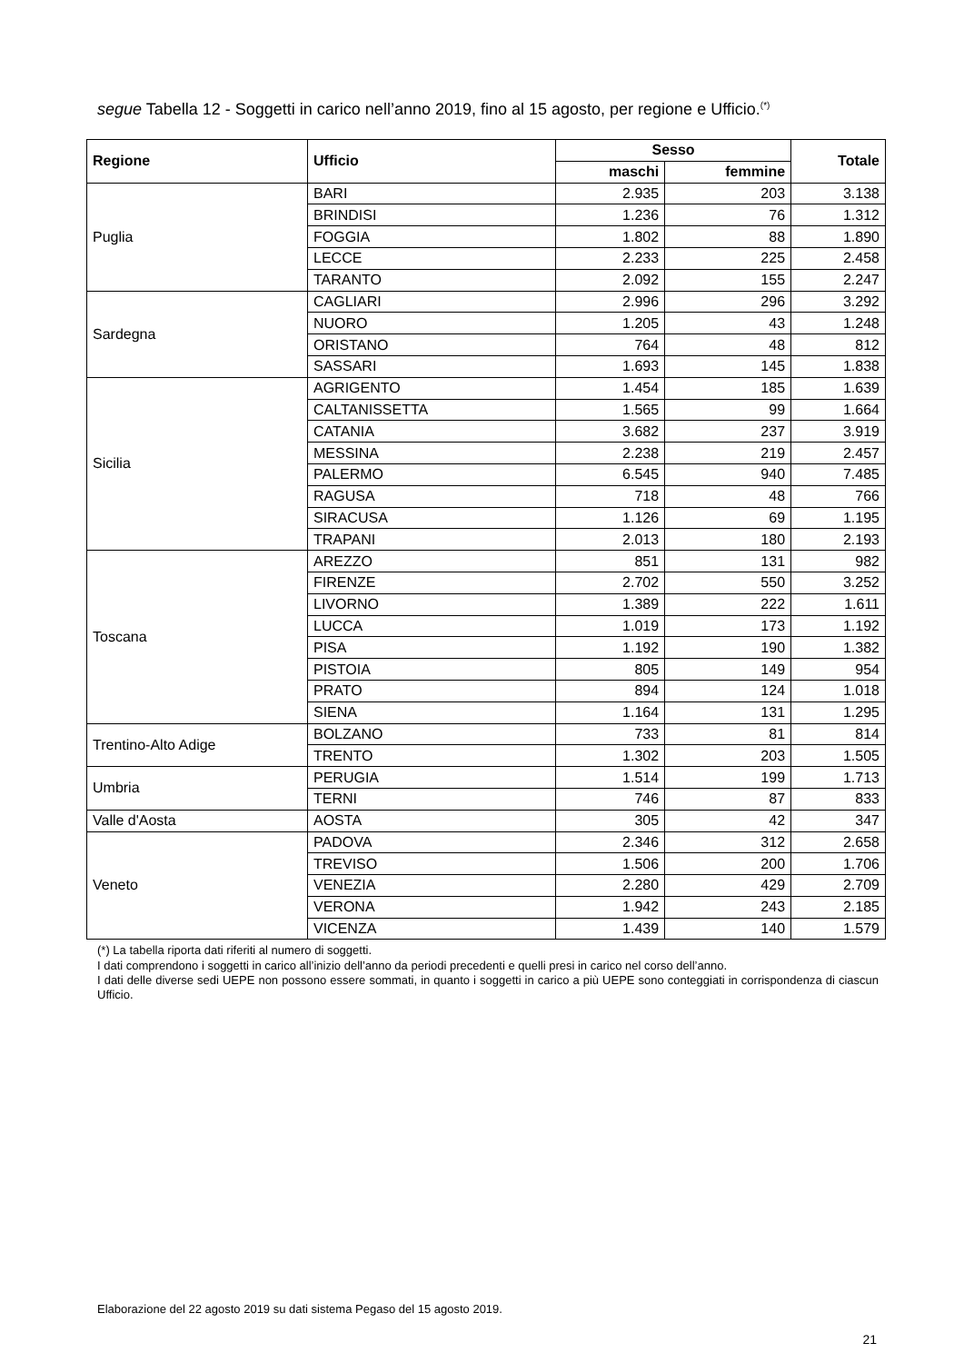segue Tabella 12 - Soggetti in carico nell’anno 2019, fino al 15 agosto, per regione e Ufficio.<sup>(*)</sup>
| Regione | Ufficio | Sesso | | Totale |
| --- | --- | --- | --- | --- |
| | | maschi | femmine | |
| Puglia | BARI | 2.935 | 203 | 3.138 |
| | BRINDISI | 1.236 | 76 | 1.312 |
| | FOGGIA | 1.802 | 88 | 1.890 |
| | LECCE | 2.233 | 225 | 2.458 |
| | TARANTO | 2.092 | 155 | 2.247 |
| Sardegna | CAGLIARI | 2.996 | 296 | 3.292 |
| | NUORO | 1.205 | 43 | 1.248 |
| | ORISTANO | 764 | 48 | 812 |
| | SASSARI | 1.693 | 145 | 1.838 |
| Sicilia | AGRIGENTO | 1.454 | 185 | 1.639 |
| | CALTANISSETTA | 1.565 | 99 | 1.664 |
| | CATANIA | 3.682 | 237 | 3.919 |
| | MESSINA | 2.238 | 219 | 2.457 |
| | PALERMO | 6.545 | 940 | 7.485 |
| | RAGUSA | 718 | 48 | 766 |
| | SIRACUSA | 1.126 | 69 | 1.195 |
| | TRAPANI | 2.013 | 180 | 2.193 |
| Toscana | AREZZO | 851 | 131 | 982 |
| | FIRENZE | 2.702 | 550 | 3.252 |
| | LIVORNO | 1.389 | 222 | 1.611 |
| | LUCCA | 1.019 | 173 | 1.192 |
| | PISA | 1.192 | 190 | 1.382 |
| | PISTOIA | 805 | 149 | 954 |
| | PRATO | 894 | 124 | 1.018 |
| | SIENA | 1.164 | 131 | 1.295 |
| Trentino-Alto Adige | BOLZANO | 733 | 81 | 814 |
| | TRENTO | 1.302 | 203 | 1.505 |
| Umbria | PERUGIA | 1.514 | 199 | 1.713 |
| | TERNI | 746 | 87 | 833 |
| Valle d'Aosta | AOSTA | 305 | 42 | 347 |
| Veneto | PADOVA | 2.346 | 312 | 2.658 |
| | TREVISO | 1.506 | 200 | 1.706 |
| | VENEZIA | 2.280 | 429 | 2.709 |
| | VERONA | 1.942 | 243 | 2.185 |
| | VICENZA | 1.439 | 140 | 1.579 |
(*) La tabella riporta dati riferiti al numero di soggetti.
I dati comprendono i soggetti in carico all’inizio dell’anno da periodi precedenti e quelli presi in carico nel corso dell’anno.
I dati delle diverse sedi UEPE non possono essere sommati, in quanto i soggetti in carico a più UEPE sono conteggiati in corrispondenza di ciascun Ufficio.
Elaborazione del 22 agosto 2019 su dati sistema Pegaso del 15 agosto 2019.
21